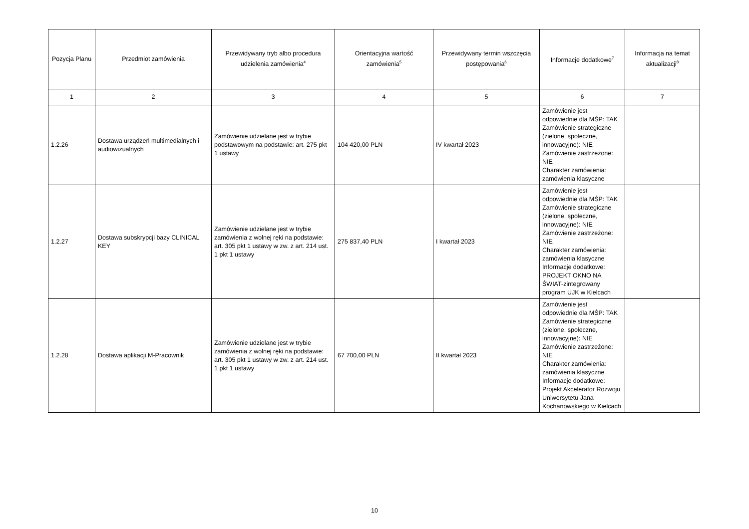| Pozycja Planu | Przedmiot zamówienia | Przewidywany tryb albo procedura udzielenia zamówienia<sup>4</sup> | Orientacyjna wartość zamówienia<sup>5</sup> | Przewidywany termin wszczęcia postępowania<sup>6</sup> | Informacje dodatkowe<sup>7</sup> | Informacja na temat aktualizacji<sup>8</sup> |
| --- | --- | --- | --- | --- | --- | --- |
| 1 | 2 | 3 | 4 | 5 | 6 | 7 |
| 1.2.26 | Dostawa urządzeń multimedialnych i audiowizualnych | Zamówienie udzielane jest w trybie podstawowym na podstawie: art. 275 pkt 1 ustawy | 104 420,00 PLN | IV kwartał 2023 | Zamówienie jest odpowiednie dla MŚP: TAK Zamówienie strategiczne (zielone, społeczne, innowacyjne): NIE Zamówienie zastrzeżone: NIE Charakter zamówienia: zamówienia klasyczne | |
| 1.2.27 | Dostawa subskrypcji bazy CLINICAL KEY | Zamówienie udzielane jest w trybie zamówienia z wolnej ręki na podstawie: art. 305 pkt 1 ustawy w zw. z art. 214 ust. 1 pkt 1 ustawy | 275 837,40 PLN | I kwartał 2023 | Zamówienie jest odpowiednie dla MŚP: TAK Zamówienie strategiczne (zielone, społeczne, innowacyjne): NIE Zamówienie zastrzeżone: NIE Charakter zamówienia: zamówienia klasyczne Informacje dodatkowe: PROJEKT OKNO NA ŚWIAT-zintegrowany program UJK w Kielcach | |
| 1.2.28 | Dostawa aplikacji M-Pracownik | Zamówienie udzielane jest w trybie zamówienia z wolnej ręki na podstawie: art. 305 pkt 1 ustawy w zw. z art. 214 ust. 1 pkt 1 ustawy | 67 700,00 PLN | II kwartał 2023 | Zamówienie jest odpowiednie dla MŚP: TAK Zamówienie strategiczne (zielone, społeczne, innowacyjne): NIE Zamówienie zastrzeżone: NIE Charakter zamówienia: zamówienia klasyczne Informacje dodatkowe: Projekt Akcelerator Rozwoju Uniwersytetu Jana Kochanowskiego w Kielcach | |
10